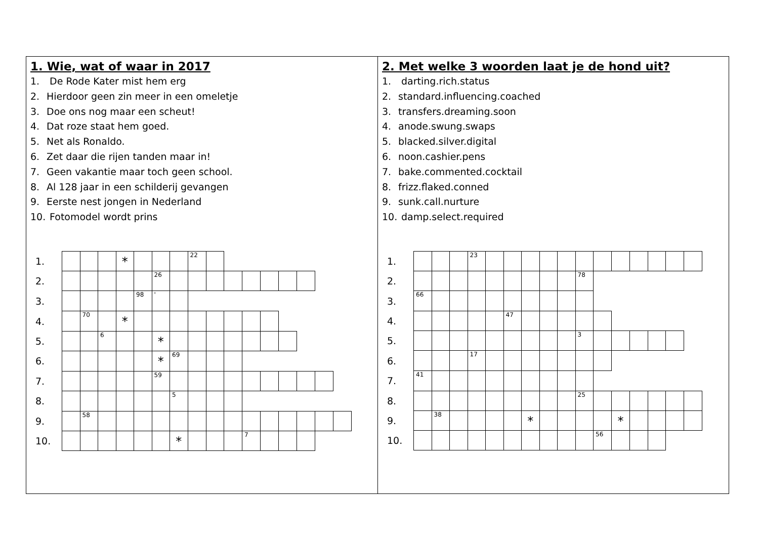1. Wie, wat of waar in 2017
1. De Rode Kater mist hem erg
2. Hierdoor geen zin meer in een omeletje
3. Doe ons nog maar een scheut!
4. Dat roze staat hem goed.
5. Net als Ronaldo.
6. Zet daar die rijen tanden maar in!
7. Geen vakantie maar toch geen school.
8. Al 128 jaar in een schilderij gevangen
9. Eerste nest jongen in Nederland
10. Fotomodel wordt prins
| 1. | | | | * | | | | 22 | | | | | | | | |
| 2. | | | | | | 26 | | | | | | | | | | |
| 3. | | | | | 98 | ' | | | | | | | | | | |
| 4. | | 70 | | * | | | | | | | | | | | | |
| 5. | | | 6 | | | * | | | | | | | | | | |
| 6. | | | | | | * | 69 | | | | | | | | | |
| 7. | | | | | | 59 | | | | | | | | | | |
| 8. | | | | | | | 5 | | | | | | | | | |
| 9. | | 58 | | | | | | | | | | | | | | |
| 10. | | | | | | | * | | | | 7 | | | | | |
2. Met welke 3 woorden laat je de hond uit?
1. darting.rich.status
2. standard.influencing.coached
3. transfers.dreaming.soon
4. anode.swung.swaps
5. blacked.silver.digital
6. noon.cashier.pens
7. bake.commented.cocktail
8. frizz.flaked.conned
9. sunk.call.nurture
10. damp.select.required
| 1. | | | | 23 | | | | | | | | | | | | |
| 2. | | | | | | | | | | 78 | | | | | | |
| 3. | 66 | | | | | | | | | | | | | | | |
| 4. | | | | | | 47 | | | | | | | | | | |
| 5. | | | | | | | | | | 3 | | | | | | |
| 6. | | | | 17 | | | | | | | | | | | | |
| 7. | 41 | | | | | | | | | | | | | | | |
| 8. | | | | | | | | | | 25 | | | | | | |
| 9. | | 38 | | | | | * | | | | | * | | | | |
| 10. | | | | | | | | | | | 56 | | | | | |